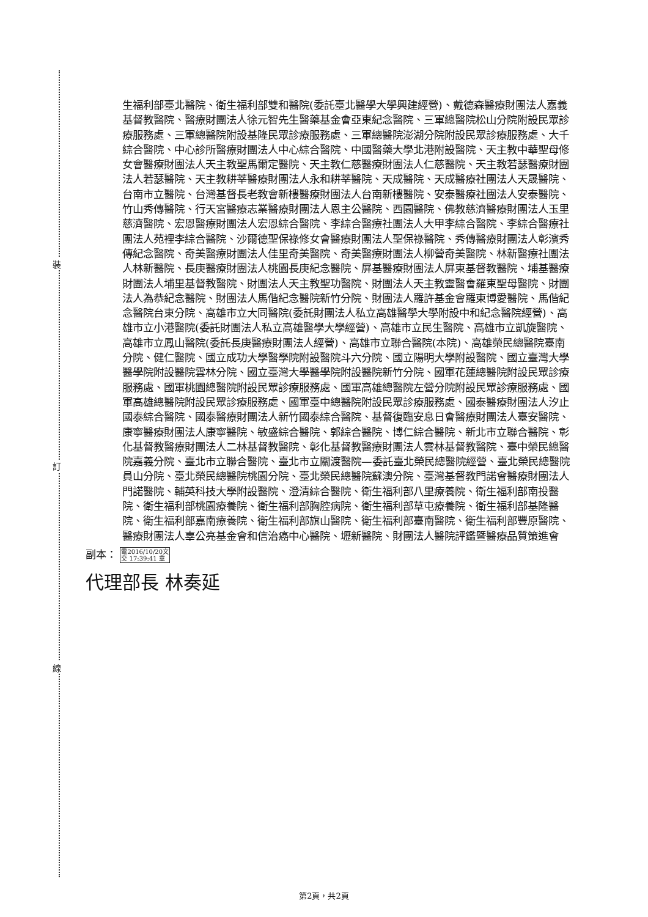裝
訂
線
生福利部臺北醫院、衛生福利部雙和醫院(委託臺北醫學大學興建經營)、戴德森醫療財團法人嘉義基督教醫院、醫療財團法人徐元智先生醫藥基金會亞東紀念醫院、三軍總醫院松山分院附設民眾診療服務處、三軍總醫院附設基隆民眾診療服務處、三軍總醫院澎湖分院附設民眾診療服務處、大千綜合醫院、中心診所醫療財團法人中心綜合醫院、中國醫藥大學北港附設醫院、天主教中華聖母修女會醫療財團法人天主教聖馬爾定醫院、天主教仁慈醫療財團法人仁慈醫院、天主教若瑟醫療財團法人若瑟醫院、天主教耕莘醫療財團法人永和耕莘醫院、天成醫院、天成醫療社團法人天晟醫院、台南市立醫院、台灣基督長老教會新樓醫療財團法人台南新樓醫院、安泰醫療社團法人安泰醫院、竹山秀傳醫院、行天宮醫療志業醫療財團法人恩主公醫院、西園醫院、佛教慈濟醫療財團法人玉里慈濟醫院、宏恩醫療財團法人宏恩綜合醫院、李綜合醫療社團法人大甲李綜合醫院、李綜合醫療社團法人苑裡李綜合醫院、沙爾德聖保祿修女會醫療財團法人聖保祿醫院、秀傳醫療財團法人彰濱秀傳紀念醫院、奇美醫療財團法人佳里奇美醫院、奇美醫療財團法人柳營奇美醫院、林新醫療社團法人林新醫院、長庚醫療財團法人桃園長庚紀念醫院、屏基醫療財團法人屏東基督教醫院、埔基醫療財團法人埔里基督教醫院、財團法人天主教聖功醫院、財團法人天主教靈醫會羅東聖母醫院、財團法人為恭紀念醫院、財團法人馬偕紀念醫院新竹分院、財團法人羅許基金會羅東博愛醫院、馬偕紀念醫院台東分院、高雄市立大同醫院(委託財團法人私立高雄醫學大學附設中和紀念醫院經營)、高雄市立小港醫院(委託財團法人私立高雄醫學大學經營)、高雄市立民生醫院、高雄市立凱旋醫院、高雄市立鳳山醫院(委託長庚醫療財團法人經營)、高雄市立聯合醫院(本院)、高雄榮民總醫院臺南分院、健仁醫院、國立成功大學醫學院附設醫院斗六分院、國立陽明大學附設醫院、國立臺灣大學醫學院附設醫院雲林分院、國立臺灣大學醫學院附設醫院新竹分院、國軍花蓮總醫院附設民眾診療服務處、國軍桃園總醫院附設民眾診療服務處、國軍高雄總醫院左營分院附設民眾診療服務處、國軍高雄總醫院附設民眾診療服務處、國軍臺中總醫院附設民眾診療服務處、國泰醫療財團法人汐止國泰綜合醫院、國泰醫療財團法人新竹國泰綜合醫院、基督復臨安息日會醫療財團法人臺安醫院、康寧醫療財團法人康寧醫院、敏盛綜合醫院、郭綜合醫院、博仁綜合醫院、新北市立聯合醫院、彰化基督教醫療財團法人二林基督教醫院、彰化基督教醫療財團法人雲林基督教醫院、臺中榮民總醫院嘉義分院、臺北市立聯合醫院、臺北市立關渡醫院—委託臺北榮民總醫院經營、臺北榮民總醫院員山分院、臺北榮民總醫院桃園分院、臺北榮民總醫院蘇澳分院、臺灣基督教門諾會醫療財團法人門諾醫院、輔英科技大學附設醫院、澄清綜合醫院、衛生福利部八里療養院、衛生福利部南投醫院、衛生福利部桃園療養院、衛生福利部胸腔病院、衛生福利部草屯療養院、衛生福利部基隆醫院、衛生福利部嘉南療養院、衛生福利部旗山醫院、衛生福利部臺南醫院、衛生福利部豐原醫院、醫療財團法人辜公亮基金會和信治癌中心醫院、壢新醫院、財團法人醫院評鑑暨醫療品質策進會
副本： 電2016/10/20文
交 17:39:41 章
代理部長 林奏延
第2頁，共2頁